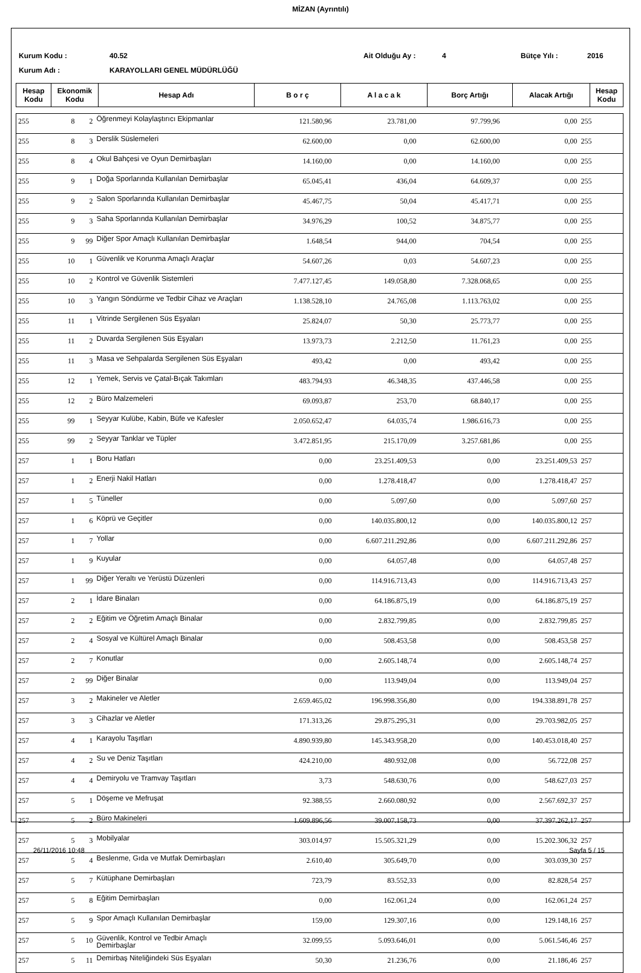MİZAN (Ayrıntılı)
Kurum Kodu :
40.52
Ait Olduğu Ay :
4
Bütçe Yılı :
2016
Kurum Adı :
KARAYOLLARI GENEL MÜDÜRLÜĞÜ
| Hesap Kodu | Ekonomik Kodu | Hesap Adı | B o r ç | A l a c a k | Borç Artığı | Alacak Artığı | Hesap Kodu |
| --- | --- | --- | --- | --- | --- | --- | --- |
| 255 | 8 | 2 | Öğrenmeyi Kolaylaştırıcı Ekipmanlar | 121.580,96 | 23.781,00 | 97.799,96 | 0,00 | 255 |
| 255 | 8 | 3 | Derslik Süslemeleri | 62.600,00 | 0,00 | 62.600,00 | 0,00 | 255 |
| 255 | 8 | 4 | Okul Bahçesi ve Oyun Demirbaşları | 14.160,00 | 0,00 | 14.160,00 | 0,00 | 255 |
| 255 | 9 | 1 | Doğa Sporlarında Kullanılan Demirbaşlar | 65.045,41 | 436,04 | 64.609,37 | 0,00 | 255 |
| 255 | 9 | 2 | Salon Sporlarında Kullanılan Demirbaşlar | 45.467,75 | 50,04 | 45.417,71 | 0,00 | 255 |
| 255 | 9 | 3 | Saha Sporlarında Kullanılan Demirbaşlar | 34.976,29 | 100,52 | 34.875,77 | 0,00 | 255 |
| 255 | 9 | 99 | Diğer Spor Amaçlı Kullanılan Demirbaşlar | 1.648,54 | 944,00 | 704,54 | 0,00 | 255 |
| 255 | 10 | 1 | Güvenlik ve Korunma Amaçlı Araçlar | 54.607,26 | 0,03 | 54.607,23 | 0,00 | 255 |
| 255 | 10 | 2 | Kontrol ve Güvenlik Sistemleri | 7.477.127,45 | 149.058,80 | 7.328.068,65 | 0,00 | 255 |
| 255 | 10 | 3 | Yangın Söndürme ve Tedbir Cihaz ve Araçları | 1.138.528,10 | 24.765,08 | 1.113.763,02 | 0,00 | 255 |
| 255 | 11 | 1 | Vitrinde Sergilenen Süs Eşyaları | 25.824,07 | 50,30 | 25.773,77 | 0,00 | 255 |
| 255 | 11 | 2 | Duvarda Sergilenen Süs Eşyaları | 13.973,73 | 2.212,50 | 11.761,23 | 0,00 | 255 |
| 255 | 11 | 3 | Masa ve Sehpalarda Sergilenen Süs Eşyaları | 493,42 | 0,00 | 493,42 | 0,00 | 255 |
| 255 | 12 | 1 | Yemek, Servis ve Çatal-Bıçak Takımları | 483.794,93 | 46.348,35 | 437.446,58 | 0,00 | 255 |
| 255 | 12 | 2 | Büro Malzemeleri | 69.093,87 | 253,70 | 68.840,17 | 0,00 | 255 |
| 255 | 99 | 1 | Seyyar Kulübe, Kabin, Büfe ve Kafesler | 2.050.652,47 | 64.035,74 | 1.986.616,73 | 0,00 | 255 |
| 255 | 99 | 2 | Seyyar Tanklar ve Tüpler | 3.472.851,95 | 215.170,09 | 3.257.681,86 | 0,00 | 255 |
| 257 | 1 | 1 | Boru Hatları | 0,00 | 23.251.409,53 | 0,00 | 23.251.409,53 | 257 |
| 257 | 1 | 2 | Enerji Nakil Hatları | 0,00 | 1.278.418,47 | 0,00 | 1.278.418,47 | 257 |
| 257 | 1 | 5 | Tüneller | 0,00 | 5.097,60 | 0,00 | 5.097,60 | 257 |
| 257 | 1 | 6 | Köprü ve Geçitler | 0,00 | 140.035.800,12 | 0,00 | 140.035.800,12 | 257 |
| 257 | 1 | 7 | Yollar | 0,00 | 6.607.211.292,86 | 0,00 | 6.607.211.292,86 | 257 |
| 257 | 1 | 9 | Kuyular | 0,00 | 64.057,48 | 0,00 | 64.057,48 | 257 |
| 257 | 1 | 99 | Diğer Yeraltı ve Yerüstü Düzenleri | 0,00 | 114.916.713,43 | 0,00 | 114.916.713,43 | 257 |
| 257 | 2 | 1 | İdare Binaları | 0,00 | 64.186.875,19 | 0,00 | 64.186.875,19 | 257 |
| 257 | 2 | 2 | Eğitim ve Öğretim Amaçlı Binalar | 0,00 | 2.832.799,85 | 0,00 | 2.832.799,85 | 257 |
| 257 | 2 | 4 | Sosyal ve Kültürel Amaçlı Binalar | 0,00 | 508.453,58 | 0,00 | 508.453,58 | 257 |
| 257 | 2 | 7 | Konutlar | 0,00 | 2.605.148,74 | 0,00 | 2.605.148,74 | 257 |
| 257 | 2 | 99 | Diğer Binalar | 0,00 | 113.949,04 | 0,00 | 113.949,04 | 257 |
| 257 | 3 | 2 | Makineler ve Aletler | 2.659.465,02 | 196.998.356,80 | 0,00 | 194.338.891,78 | 257 |
| 257 | 3 | 3 | Cihazlar ve Aletler | 171.313,26 | 29.875.295,31 | 0,00 | 29.703.982,05 | 257 |
| 257 | 4 | 1 | Karayolu Taşıtları | 4.890.939,80 | 145.343.958,20 | 0,00 | 140.453.018,40 | 257 |
| 257 | 4 | 2 | Su ve Deniz Taşıtları | 424.210,00 | 480.932,08 | 0,00 | 56.722,08 | 257 |
| 257 | 4 | 4 | Demiryolu ve Tramvay Taşıtları | 3,73 | 548.630,76 | 0,00 | 548.627,03 | 257 |
| 257 | 5 | 1 | Döşeme ve Mefruşat | 92.388,55 | 2.660.080,92 | 0,00 | 2.567.692,37 | 257 |
| 257 | 5 | 2 | Büro Makineleri | 1.609.896,56 | 39.007.158,73 | 0,00 | 37.397.262,17 | 257 |
| 257 | 5 | 3 | Mobilyalar | 303.014,97 | 15.505.321,29 | 0,00 | 15.202.306,32 | 257 |
| 257 | 5 | 4 | Beslenme, Gıda ve Mutfak Demirbaşları | 2.610,40 | 305.649,70 | 0,00 | 303.039,30 | 257 |
| 257 | 5 | 7 | Kütüphane Demirbaşları | 723,79 | 83.552,33 | 0,00 | 82.828,54 | 257 |
| 257 | 5 | 8 | Eğitim Demirbaşları | 0,00 | 162.061,24 | 0,00 | 162.061,24 | 257 |
| 257 | 5 | 9 | Spor Amaçlı Kullanılan Demirbaşlar | 159,00 | 129.307,16 | 0,00 | 129.148,16 | 257 |
| 257 | 5 | 10 | Güvenlik, Kontrol ve Tedbir Amaçlı Demirbaşlar | 32.099,55 | 5.093.646,01 | 0,00 | 5.061.546,46 | 257 |
| 257 | 5 | 11 | Demirbaş Niteliğindeki Süs Eşyaları | 50,30 | 21.236,76 | 0,00 | 21.186,46 | 257 |
26/11/2016 10:48 Sayfa 5 / 15